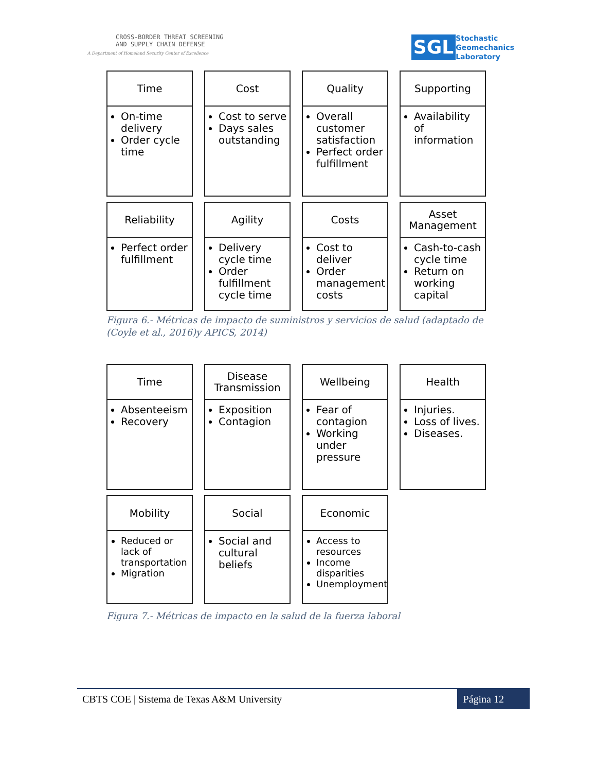CROSS-BORDER THREAT SCREENING
AND SUPPLY CHAIN DEFENSE
A Department of Homeland Security Center of Excellence
SGL
Stochastic
Geomechanics
Laboratory
Time
On-time delivery
Order cycle time
Cost
Cost to serve
Days sales outstanding
Quality
Overall customer satisfaction
Perfect order fulfillment
Supporting
Availability of information
Reliability
Perfect order fulfillment
Agility
Delivery cycle time
Order fulfillment cycle time
Costs
Cost to deliver
Order management costs
Asset Management
Cash-to-cash cycle time
Return on working capital
Figura 6.- Métricas de impacto de suministros y servicios de salud (adaptado de (Coyle et al., 2016)y APICS, 2014)
Time
Absenteeism
Recovery
Disease Transmission
Exposition
Contagion
Wellbeing
Fear of contagion
Working under pressure
Health
Injuries.
Loss of lives.
Diseases.
Mobility
Reduced or lack of transportation
Migration
Social
Social and cultural beliefs
Economic
Access to resources
Income disparities
Unemployment
Figura 7.- Métricas de impacto en la salud de la fuerza laboral
CBTS COE | Sistema de Texas A&M University
Página 12